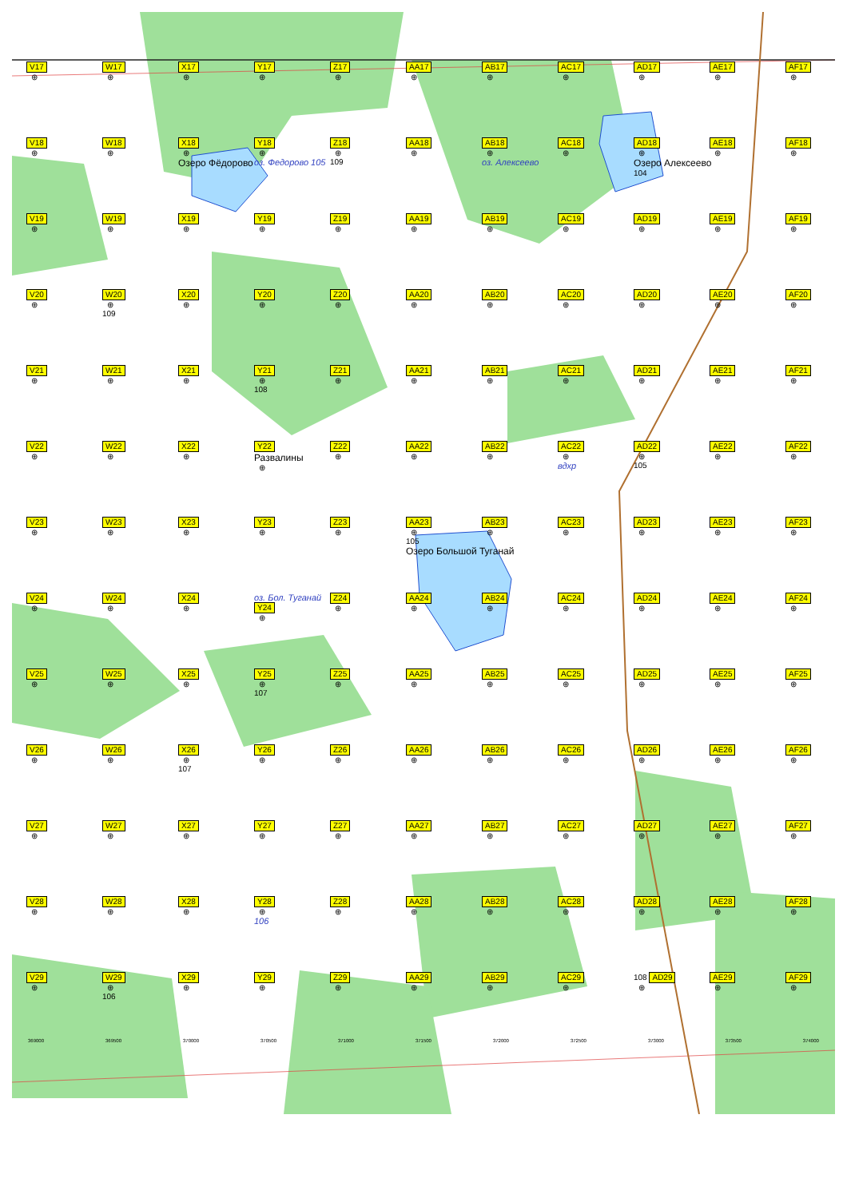V17
⊕
W17
⊕
X17
⊕
Y17
⊕
Z17
⊕
AA17
⊕
AB17
⊕
AC17
⊕
AD17
⊕
AE17
⊕
AF17
⊕
V18
⊕
W18
⊕
X18
⊕
Озеро Фёдорово
Y18
⊕
оз. Федорово 105
Z18
⊕
109
AA18
⊕
AB18
⊕
оз. Алексеево
AC18
⊕
AD18
⊕
Озеро Алексеево
104
AE18
⊕
AF18
⊕
V19
⊕
W19
⊕
X19
⊕
Y19
⊕
Z19
⊕
AA19
⊕
AB19
⊕
AC19
⊕
AD19
⊕
AE19
⊕
AF19
⊕
V20
⊕
W20
⊕
109
X20
⊕
Y20
⊕
Z20
⊕
AA20
⊕
AB20
⊕
AC20
⊕
AD20
⊕
AE20
⊕
AF20
⊕
V21
⊕
W21
⊕
X21
⊕
Y21
⊕
108
Z21
⊕
AA21
⊕
AB21
⊕
AC21
⊕
AD21
⊕
AE21
⊕
AF21
⊕
V22
⊕
W22
⊕
X22
⊕
Y22
Развалины
⊕
Z22
⊕
AA22
⊕
AB22
⊕
AC22
⊕
вдхр
AD22
⊕
105
AE22
⊕
AF22
⊕
V23
⊕
W23
⊕
X23
⊕
Y23
⊕
Z23
⊕
AA23
⊕
105
Озеро Большой Туганай
AB23
⊕
AC23
⊕
AD23
⊕
AE23
⊕
AF23
⊕
V24
⊕
W24
⊕
X24
⊕
оз. Бол. Туганай
Y24
⊕
Z24
⊕
AA24
⊕
AB24
⊕
AC24
⊕
AD24
⊕
AE24
⊕
AF24
⊕
V25
⊕
W25
⊕
X25
⊕
Y25
⊕
107
Z25
⊕
AA25
⊕
AB25
⊕
AC25
⊕
AD25
⊕
AE25
⊕
AF25
⊕
V26
⊕
W26
⊕
X26
⊕
107
Y26
⊕
Z26
⊕
AA26
⊕
AB26
⊕
AC26
⊕
AD26
⊕
AE26
⊕
AF26
⊕
V27
⊕
W27
⊕
X27
⊕
Y27
⊕
Z27
⊕
AA27
⊕
AB27
⊕
AC27
⊕
AD27
⊕
AE27
⊕
AF27
⊕
V28
⊕
W28
⊕
X28
⊕
Y28
⊕
106
Z28
⊕
AA28
⊕
AB28
⊕
AC28
⊕
AD28
⊕
AE28
⊕
AF28
⊕
V29
⊕
W29
⊕
106
X29
⊕
Y29
⊕
Z29
⊕
AA29
⊕
AB29
⊕
AC29
⊕
108 AD29
⊕
AE29
⊕
AF29
⊕
369000 369500 370000 370500 371000 371500 372000 372500 373000 373500 374000